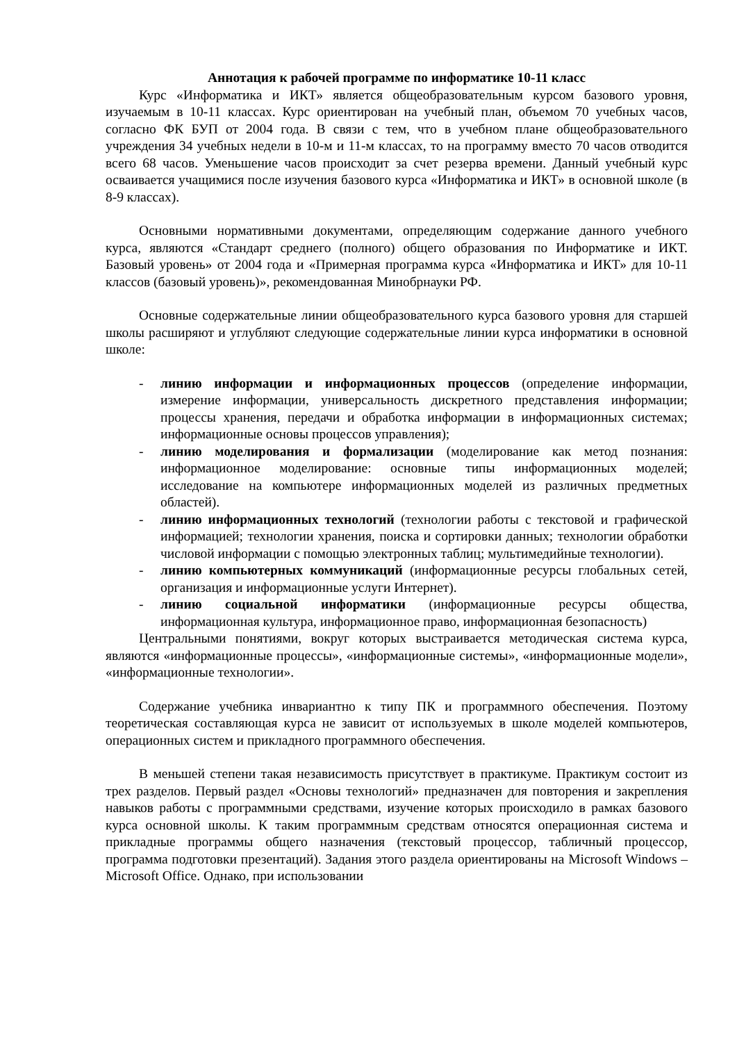Аннотация к рабочей программе по информатике 10-11 класс
Курс «Информатика и ИКТ» является общеобразовательным курсом базового уровня, изучаемым в 10-11 классах. Курс ориентирован на учебный план, объемом 70 учебных часов, согласно ФК БУП от 2004 года. В связи с тем, что в учебном плане общеобразовательного учреждения 34 учебных недели в 10-м и 11-м классах, то на программу вместо 70 часов отводится всего 68 часов. Уменьшение часов происходит за счет резерва времени. Данный учебный курс осваивается учащимися после изучения базового курса «Информатика и ИКТ» в основной школе (в 8-9 классах).
Основными нормативными документами, определяющим содержание данного учебного курса, являются «Стандарт среднего (полного) общего образования по Информатике и ИКТ. Базовый уровень» от 2004 года и «Примерная программа курса «Информатика и ИКТ» для 10-11 классов (базовый уровень)», рекомендованная Минобрнауки РФ.
Основные содержательные линии общеобразовательного курса базового уровня для старшей школы расширяют и углубляют следующие содержательные линии курса информатики в основной школе:
- линию информации и информационных процессов (определение информации, измерение информации, универсальность дискретного представления информации; процессы хранения, передачи и обработка информации в информационных системах; информационные основы процессов управления);
- линию моделирования и формализации (моделирование как метод познания: информационное моделирование: основные типы информационных моделей; исследование на компьютере информационных моделей из различных предметных областей).
- линию информационных технологий (технологии работы с текстовой и графической информацией; технологии хранения, поиска и сортировки данных; технологии обработки числовой информации с помощью электронных таблиц; мультимедийные технологии).
- линию компьютерных коммуникаций (информационные ресурсы глобальных сетей, организация и информационные услуги Интернет).
- линию социальной информатики (информационные ресурсы общества, информационная культура, информационное право, информационная безопасность)
Центральными понятиями, вокруг которых выстраивается методическая система курса, являются «информационные процессы», «информационные системы», «информационные модели», «информационные технологии».
Содержание учебника инвариантно к типу ПК и программного обеспечения. Поэтому теоретическая составляющая курса не зависит от используемых в школе моделей компьютеров, операционных систем и прикладного программного обеспечения.
В меньшей степени такая независимость присутствует в практикуме. Практикум состоит из трех разделов. Первый раздел «Основы технологий» предназначен для повторения и закрепления навыков работы с программными средствами, изучение которых происходило в рамках базового курса основной школы. К таким программным средствам относятся операционная система и прикладные программы общего назначения (текстовый процессор, табличный процессор, программа подготовки презентаций). Задания этого раздела ориентированы на Microsoft Windows – Microsoft Office. Однако, при использовании